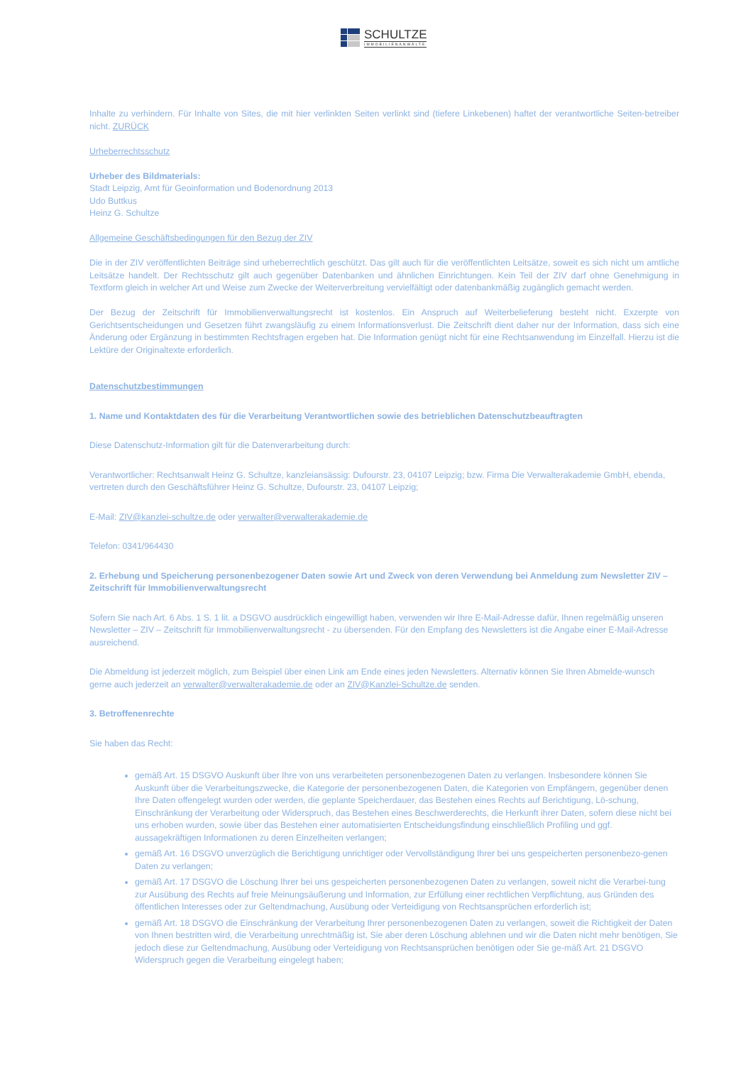SCHULTZE
IMMOBILIENANWÄLTE
Inhalte zu verhindern. Für Inhalte von Sites, die mit hier verlinkten Seiten verlinkt sind (tiefere Linkebenen) haftet der verantwortliche Seiten-betreiber nicht. ZURÜCK
Urheberrechtsschutz
Urheber des Bildmaterials:
Stadt Leipzig, Amt für Geoinformation und Bodenordnung 2013
Udo Buttkus
Heinz G. Schultze
Allgemeine Geschäftsbedingungen für den Bezug der ZIV
Die in der ZIV veröffentlichten Beiträge sind urheberrechtlich geschützt. Das gilt auch für die veröffentlichten Leitsätze, soweit es sich nicht um amtliche Leitsätze handelt. Der Rechtsschutz gilt auch gegenüber Datenbanken und ähnlichen Einrichtungen. Kein Teil der ZIV darf ohne Genehmigung in Textform gleich in welcher Art und Weise zum Zwecke der Weiterverbreitung vervielfältigt oder datenbankmäßig zugänglich gemacht werden.
Der Bezug der Zeitschrift für Immobilienverwaltungsrecht ist kostenlos. Ein Anspruch auf Weiterbelieferung besteht nicht. Exzerpte von Gerichtsentscheidungen und Gesetzen führt zwangsläufig zu einem Informationsverlust. Die Zeitschrift dient daher nur der Information, dass sich eine Änderung oder Ergänzung in bestimmten Rechtsfragen ergeben hat. Die Information genügt nicht für eine Rechtsanwendung im Einzelfall. Hierzu ist die Lektüre der Originaltexte erforderlich.
Datenschutzbestimmungen
1. Name und Kontaktdaten des für die Verarbeitung Verantwortlichen sowie des betrieblichen Datenschutzbeauftragten
Diese Datenschutz-Information gilt für die Datenverarbeitung durch:
Verantwortlicher: Rechtsanwalt Heinz G. Schultze, kanzleiansässig: Dufourstr. 23, 04107 Leipzig; bzw. Firma Die Verwalterakademie GmbH, ebenda, vertreten durch den Geschäftsführer Heinz G. Schultze, Dufourstr. 23, 04107 Leipzig;
E-Mail: ZIV@kanzlei-schultze.de oder verwalter@verwalterakademie.de
Telefon: 0341/964430
2. Erhebung und Speicherung personenbezogener Daten sowie Art und Zweck von deren Verwendung bei Anmeldung zum Newsletter ZIV – Zeitschrift für Immobilienverwaltungsrecht
Sofern Sie nach Art. 6 Abs. 1 S. 1 lit. a DSGVO ausdrücklich eingewilligt haben, verwenden wir Ihre E-Mail-Adresse dafür, Ihnen regelmäßig unseren Newsletter – ZIV – Zeitschrift für Immobilienverwaltungsrecht - zu übersenden. Für den Empfang des Newsletters ist die Angabe einer E-Mail-Adresse ausreichend.
Die Abmeldung ist jederzeit möglich, zum Beispiel über einen Link am Ende eines jeden Newsletters. Alternativ können Sie Ihren Abmelde-wunsch gerne auch jederzeit an verwalter@verwalterakademie.de oder an ZIV@Kanzlei-Schultze.de senden.
3. Betroffenenrechte
Sie haben das Recht:
gemäß Art. 15 DSGVO Auskunft über Ihre von uns verarbeiteten personenbezogenen Daten zu verlangen. Insbesondere können Sie Auskunft über die Verarbeitungszwecke, die Kategorie der personenbezogenen Daten, die Kategorien von Empfängern, gegenüber denen Ihre Daten offengelegt wurden oder werden, die geplante Speicherdauer, das Bestehen eines Rechts auf Berichtigung, Lö-schung, Einschränkung der Verarbeitung oder Widerspruch, das Bestehen eines Beschwerderechts, die Herkunft ihrer Daten, sofern diese nicht bei uns erhoben wurden, sowie über das Bestehen einer automatisierten Entscheidungsfindung einschließlich Profiling und ggf. aussagekräftigen Informationen zu deren Einzelheiten verlangen;
gemäß Art. 16 DSGVO unverzüglich die Berichtigung unrichtiger oder Vervollständigung Ihrer bei uns gespeicherten personenbezo-genen Daten zu verlangen;
gemäß Art. 17 DSGVO die Löschung Ihrer bei uns gespeicherten personenbezogenen Daten zu verlangen, soweit nicht die Verarbei-tung zur Ausübung des Rechts auf freie Meinungsäußerung und Information, zur Erfüllung einer rechtlichen Verpflichtung, aus Gründen des öffentlichen Interesses oder zur Geltendmachung, Ausübung oder Verteidigung von Rechtsansprüchen erforderlich ist;
gemäß Art. 18 DSGVO die Einschränkung der Verarbeitung Ihrer personenbezogenen Daten zu verlangen, soweit die Richtigkeit der Daten von Ihnen bestritten wird, die Verarbeitung unrechtmäßig ist, Sie aber deren Löschung ablehnen und wir die Daten nicht mehr benötigen, Sie jedoch diese zur Geltendmachung, Ausübung oder Verteidigung von Rechtsansprüchen benötigen oder Sie ge-mäß Art. 21 DSGVO Widerspruch gegen die Verarbeitung eingelegt haben;